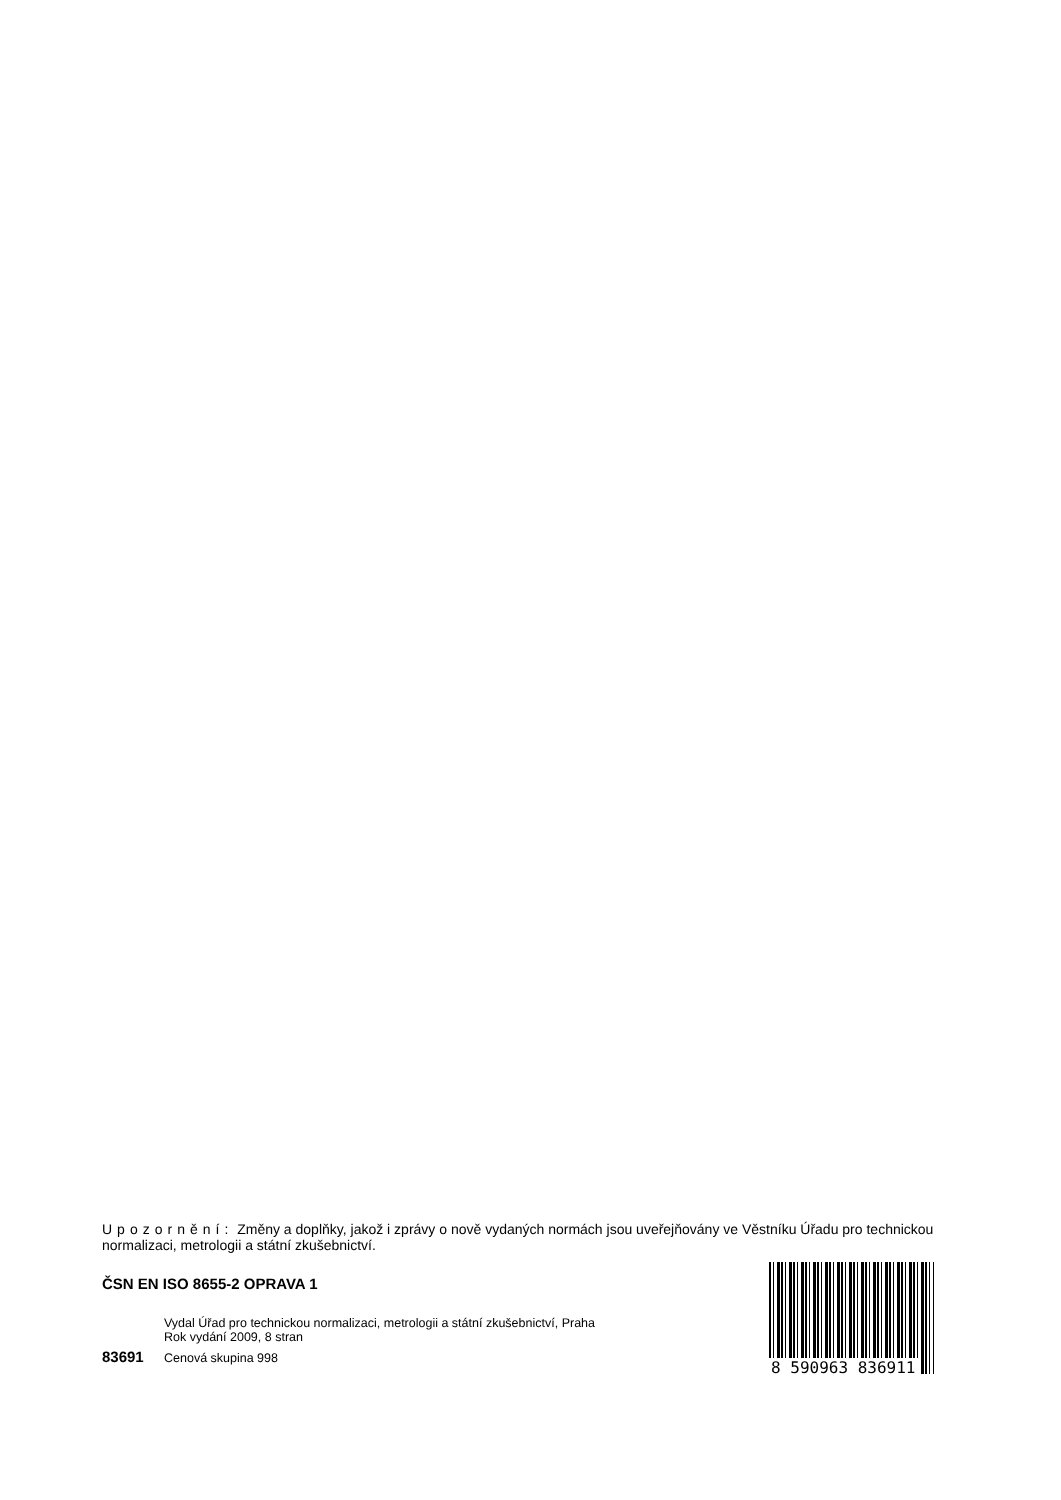Upozornění: Změny a doplňky, jakož i zprávy o nově vydaných normách jsou uveřejňovány ve Věstníku Úřadu pro technickou normalizaci, metrologii a státní zkušebnictví.
ČSN EN ISO 8655-2 OPRAVA 1
Vydal Úřad pro technickou normalizaci, metrologii a státní zkušebnictví, Praha
Rok vydání 2009, 8 stran
83691 Cenová skupina 998
8 590963 836911